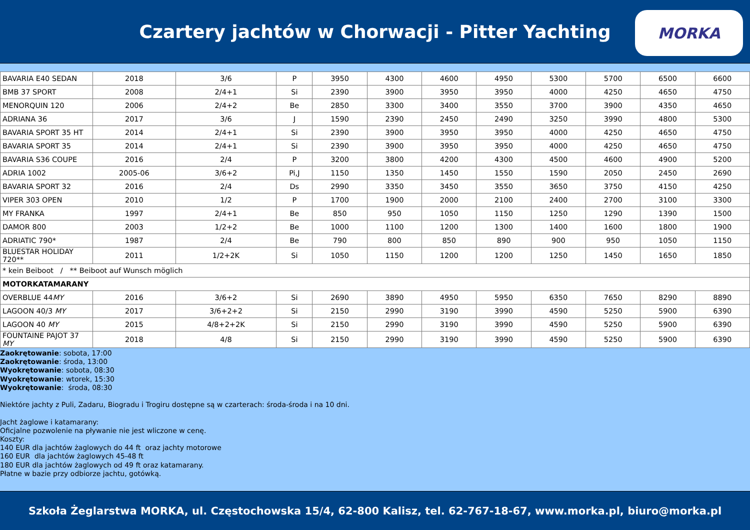Czartery jachtów w Chorwacji - Pitter Yachting
MORKA
| BAVARIA E40 SEDAN | 2018 | 3/6 | P | 3950 | 4300 | 4600 | 4950 | 5300 | 5700 | 6500 | 6600 |
| BMB 37 SPORT | 2008 | 2/4+1 | Si | 2390 | 3900 | 3950 | 3950 | 4000 | 4250 | 4650 | 4750 |
| MENORQUIN 120 | 2006 | 2/4+2 | Be | 2850 | 3300 | 3400 | 3550 | 3700 | 3900 | 4350 | 4650 |
| ADRIANA 36 | 2017 | 3/6 | J | 1590 | 2390 | 2450 | 2490 | 3250 | 3990 | 4800 | 5300 |
| BAVARIA SPORT 35 HT | 2014 | 2/4+1 | Si | 2390 | 3900 | 3950 | 3950 | 4000 | 4250 | 4650 | 4750 |
| BAVARIA SPORT 35 | 2014 | 2/4+1 | Si | 2390 | 3900 | 3950 | 3950 | 4000 | 4250 | 4650 | 4750 |
| BAVARIA S36 COUPE | 2016 | 2/4 | P | 3200 | 3800 | 4200 | 4300 | 4500 | 4600 | 4900 | 5200 |
| ADRIA 1002 | 2005-06 | 3/6+2 | Pi,J | 1150 | 1350 | 1450 | 1550 | 1590 | 2050 | 2450 | 2690 |
| BAVARIA SPORT 32 | 2016 | 2/4 | Ds | 2990 | 3350 | 3450 | 3550 | 3650 | 3750 | 4150 | 4250 |
| VIPER 303 OPEN | 2010 | 1/2 | P | 1700 | 1900 | 2000 | 2100 | 2400 | 2700 | 3100 | 3300 |
| MY FRANKA | 1997 | 2/4+1 | Be | 850 | 950 | 1050 | 1150 | 1250 | 1290 | 1390 | 1500 |
| DAMOR 800 | 2003 | 1/2+2 | Be | 1000 | 1100 | 1200 | 1300 | 1400 | 1600 | 1800 | 1900 |
| ADRIATIC 790* | 1987 | 2/4 | Be | 790 | 800 | 850 | 890 | 900 | 950 | 1050 | 1150 |
| BLUESTAR HOLIDAY 720** | 2011 | 1/2+2K | Si | 1050 | 1150 | 1200 | 1200 | 1250 | 1450 | 1650 | 1850 |
| * kein Beiboot / ** Beiboot auf Wunsch möglich | | | | | | | | | | | |
| MOTORKATAMARANY | | | | | | | | | | | |
| OVERBLUE 44 MY | 2016 | 3/6+2 | Si | 2690 | 3890 | 4950 | 5950 | 6350 | 7650 | 8290 | 8890 |
| LAGOON 40/3 MY | 2017 | 3/6+2+2 | Si | 2150 | 2990 | 3190 | 3990 | 4590 | 5250 | 5900 | 6390 |
| LAGOON 40 MY | 2015 | 4/8+2+2K | Si | 2150 | 2990 | 3190 | 3990 | 4590 | 5250 | 5900 | 6390 |
| FOUNTAINE PAJOT 37 MY | 2018 | 4/8 | Si | 2150 | 2990 | 3190 | 3990 | 4590 | 5250 | 5900 | 6390 |
Zaokrętowanie: sobota, 17:00
Zaokrętowanie: środa, 13:00
Wyokrętowanie: sobota, 08:30
Wyokrętowanie: wtorek, 15:30
Wyokrętowanie: środa, 08:30
Niektóre jachty z Puli, Zadaru, Biogradu i Trogiru dostępne są w czarterach: środa-środa i na 10 dni.
Jacht żaglowe i katamarany:
Oficjalne pozwolenie na pływanie nie jest wliczone w cenę.
Koszty:
140 EUR dla jachtów żaglowych do 44 ft oraz jachty motorowe
160 EUR dla jachtów żaglowych 45-48 ft
180 EUR dla jachtów żaglowych od 49 ft oraz katamarany.
Płatne w bazie przy odbiorze jachtu, gotówką.
Szkoła Żeglarstwa MORKA, ul. Częstochowska 15/4, 62-800 Kalisz, tel. 62-767-18-67, www.morka.pl, biuro@morka.pl